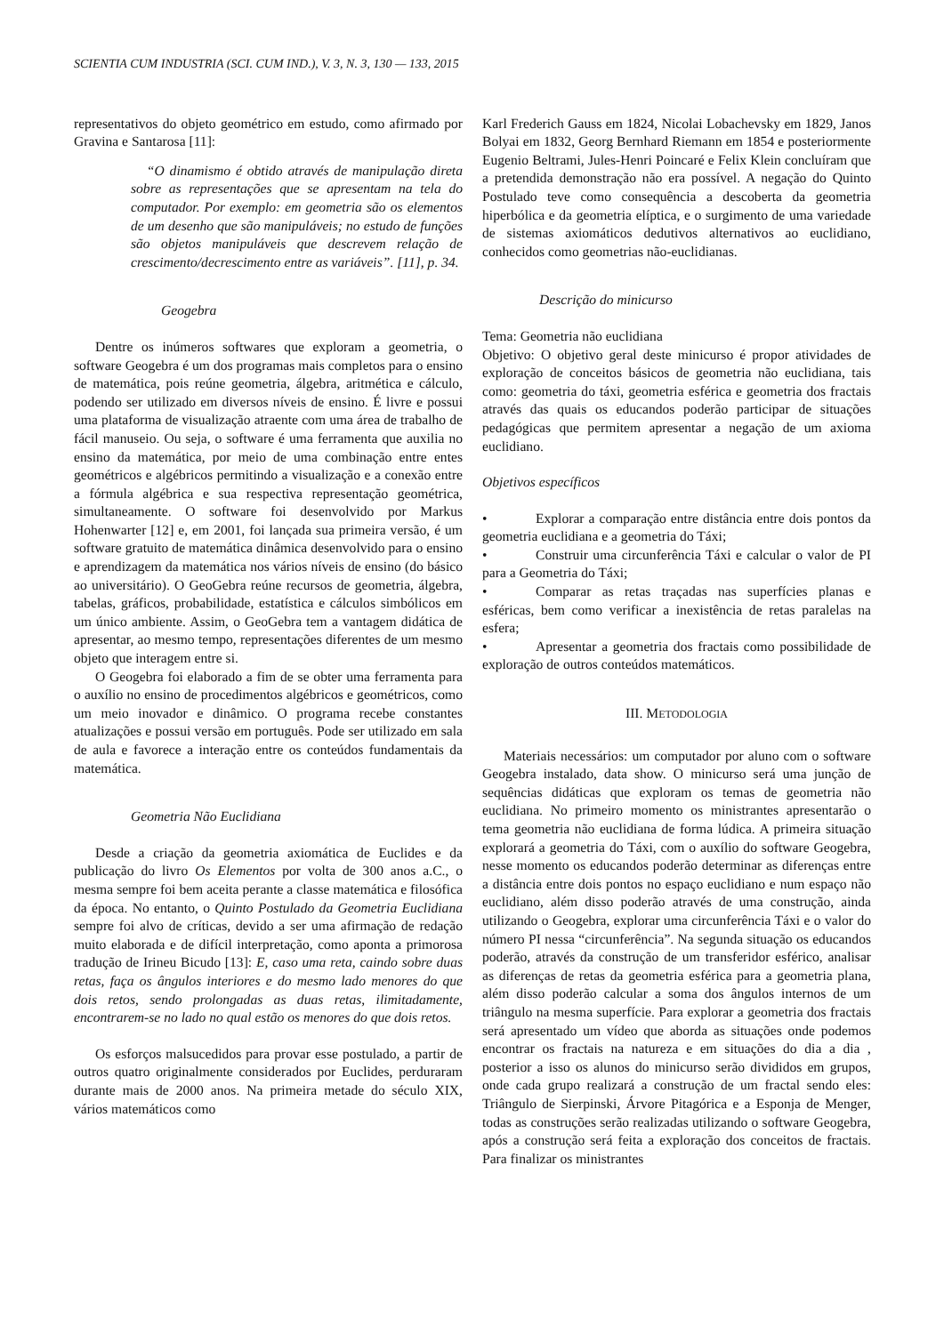SCIENTIA CUM INDUSTRIA (SCI. CUM IND.), V. 3, N. 3, 130 — 133, 2015
representativos do objeto geométrico em estudo, como afirmado por Gravina e Santarosa [11]:
“O dinamismo é obtido através de manipulação direta sobre as representações que se apresentam na tela do computador. Por exemplo: em geometria são os elementos de um desenho que são manipuláveis; no estudo de funções são objetos manipuláveis que descrevem relação de crescimento/decrescimento entre as variáveis”. [11], p. 34.
Geogebra
Dentre os inúmeros softwares que exploram a geometria, o software Geogebra é um dos programas mais completos para o ensino de matemática, pois reúne geometria, álgebra, aritmética e cálculo, podendo ser utilizado em diversos níveis de ensino. É livre e possui uma plataforma de visualização atraente com uma área de trabalho de fácil manuseio. Ou seja, o software é uma ferramenta que auxilia no ensino da matemática, por meio de uma combinação entre entes geométricos e algébricos permitindo a visualização e a conexão entre a fórmula algébrica e sua respectiva representação geométrica, simultaneamente. O software foi desenvolvido por Markus Hohenwarter [12] e, em 2001, foi lançada sua primeira versão, é um software gratuito de matemática dinâmica desenvolvido para o ensino e aprendizagem da matemática nos vários níveis de ensino (do básico ao universitário). O GeoGebra reúne recursos de geometria, álgebra, tabelas, gráficos, probabilidade, estatística e cálculos simbólicos em um único ambiente. Assim, o GeoGebra tem a vantagem didática de apresentar, ao mesmo tempo, representações diferentes de um mesmo objeto que interagem entre si.
O Geogebra foi elaborado a fim de se obter uma ferramenta para o auxílio no ensino de procedimentos algébricos e geométricos, como um meio inovador e dinâmico. O programa recebe constantes atualizações e possui versão em português. Pode ser utilizado em sala de aula e favorece a interação entre os conteúdos fundamentais da matemática.
Geometria Não Euclidiana
Desde a criação da geometria axiomática de Euclides e da publicação do livro Os Elementos por volta de 300 anos a.C., o mesma sempre foi bem aceita perante a classe matemática e filosófica da época. No entanto, o Quinto Postulado da Geometria Euclidiana sempre foi alvo de críticas, devido a ser uma afirmação de redação muito elaborada e de difícil interpretação, como aponta a primorosa tradução de Irineu Bicudo [13]: E, caso uma reta, caindo sobre duas retas, faça os ângulos interiores e do mesmo lado menores do que dois retos, sendo prolongadas as duas retas, ilimitadamente, encontrarem-se no lado no qual estão os menores do que dois retos.
Os esforços malsucedidos para provar esse postulado, a partir de outros quatro originalmente considerados por Euclides, perduraram durante mais de 2000 anos. Na primeira metade do século XIX, vários matemáticos como
Karl Frederich Gauss em 1824, Nicolai Lobachevsky em 1829, Janos Bolyai em 1832, Georg Bernhard Riemann em 1854 e posteriormente Eugenio Beltrami, Jules-Henri Poincaré e Felix Klein concluíram que a pretendida demonstração não era possível. A negação do Quinto Postulado teve como consequência a descoberta da geometria hiperbólica e da geometria elíptica, e o surgimento de uma variedade de sistemas axiomáticos dedutivos alternativos ao euclidiano, conhecidos como geometrias não-euclidianas.
Descrição do minicurso
Tema: Geometria não euclidiana
Objetivo: O objetivo geral deste minicurso é propor atividades de exploração de conceitos básicos de geometria não euclidiana, tais como: geometria do táxi, geometria esférica e geometria dos fractais através das quais os educandos poderão participar de situações pedagógicas que permitem apresentar a negação de um axioma euclidiano.
Objetivos específicos
• Explorar a comparação entre distância entre dois pontos da geometria euclidiana e a geometria do Táxi;
• Construir uma circunferência Táxi e calcular o valor de PI para a Geometria do Táxi;
• Comparar as retas traçadas nas superfícies planas e esféricas, bem como verificar a inexistência de retas paralelas na esfera;
• Apresentar a geometria dos fractais como possibilidade de exploração de outros conteúdos matemáticos.
III. METODOLOGIA
Materiais necessários: um computador por aluno com o software Geogebra instalado, data show. O minicurso será uma junção de sequências didáticas que exploram os temas de geometria não euclidiana. No primeiro momento os ministrantes apresentarão o tema geometria não euclidiana de forma lúdica. A primeira situação explorará a geometria do Táxi, com o auxílio do software Geogebra, nesse momento os educandos poderão determinar as diferenças entre a distância entre dois pontos no espaço euclidiano e num espaço não euclidiano, além disso poderão através de uma construção, ainda utilizando o Geogebra, explorar uma circunferência Táxi e o valor do número PI nessa “circunferência”. Na segunda situação os educandos poderão, através da construção de um transferidor esférico, analisar as diferenças de retas da geometria esférica para a geometria plana, além disso poderão calcular a soma dos ângulos internos de um triângulo na mesma superfície. Para explorar a geometria dos fractais será apresentado um vídeo que aborda as situações onde podemos encontrar os fractais na natureza e em situações do dia a dia , posterior a isso os alunos do minicurso serão divididos em grupos, onde cada grupo realizará a construção de um fractal sendo eles: Triângulo de Sierpinski, Árvore Pitagórica e a Esponja de Menger, todas as construções serão realizadas utilizando o software Geogebra, após a construção será feita a exploração dos conceitos de fractais. Para finalizar os ministrantes